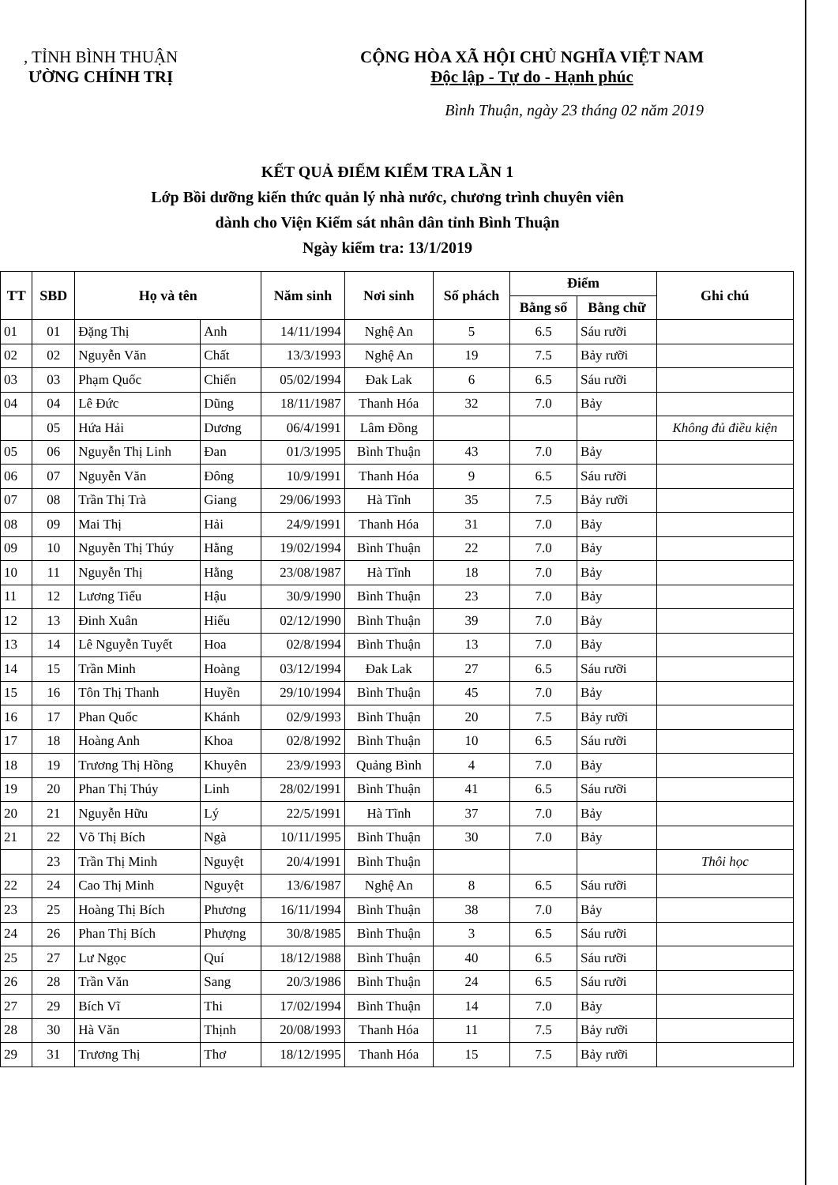, TỈNH BÌNH THUẬN
ƯỜNG CHÍNH TRỊ
CỘNG HÒA XÃ HỘI CHỦ NGHĨA VIỆT NAM
Độc lập - Tự do - Hạnh phúc
Bình Thuận, ngày 23 tháng 02 năm 2019
KẾT QUẢ ĐIỂM KIỂM TRA LẦN 1
Lớp Bồi dưỡng kiến thức quản lý nhà nước, chương trình chuyên viên
dành cho Viện Kiểm sát nhân dân tỉnh Bình Thuận
Ngày kiểm tra: 13/1/2019
| TT | SBD | Họ và tên | | Năm sinh | Nơi sinh | Số phách | Điểm | | Ghi chú |
| --- | --- | --- | --- | --- | --- | --- | --- | --- | --- |
| | | | | | | | Bằng số | Bằng chữ | |
| 01 | 01 | Đặng Thị | Anh | 14/11/1994 | Nghệ An | 5 | 6.5 | Sáu rưỡi | |
| 02 | 02 | Nguyễn Văn | Chất | 13/3/1993 | Nghệ An | 19 | 7.5 | Bảy rưỡi | |
| 03 | 03 | Phạm Quốc | Chiến | 05/02/1994 | Đak Lak | 6 | 6.5 | Sáu rưỡi | |
| 04 | 04 | Lê Đức | Dũng | 18/11/1987 | Thanh Hóa | 32 | 7.0 | Bảy | |
| | 05 | Hứa Hải | Dương | 06/4/1991 | Lâm Đồng | | | | Không đủ điều kiện |
| 05 | 06 | Nguyễn Thị Linh | Đan | 01/3/1995 | Bình Thuận | 43 | 7.0 | Bảy | |
| 06 | 07 | Nguyễn Văn | Đông | 10/9/1991 | Thanh Hóa | 9 | 6.5 | Sáu rưỡi | |
| 07 | 08 | Trần Thị Trà | Giang | 29/06/1993 | Hà Tĩnh | 35 | 7.5 | Bảy rưỡi | |
| 08 | 09 | Mai Thị | Hải | 24/9/1991 | Thanh Hóa | 31 | 7.0 | Bảy | |
| 09 | 10 | Nguyễn Thị Thúy | Hằng | 19/02/1994 | Bình Thuận | 22 | 7.0 | Bảy | |
| 10 | 11 | Nguyễn Thị | Hằng | 23/08/1987 | Hà Tĩnh | 18 | 7.0 | Bảy | |
| 11 | 12 | Lương Tiểu | Hậu | 30/9/1990 | Bình Thuận | 23 | 7.0 | Bảy | |
| 12 | 13 | Đinh Xuân | Hiếu | 02/12/1990 | Bình Thuận | 39 | 7.0 | Bảy | |
| 13 | 14 | Lê Nguyễn Tuyết | Hoa | 02/8/1994 | Bình Thuận | 13 | 7.0 | Bảy | |
| 14 | 15 | Trần Minh | Hoàng | 03/12/1994 | Đak Lak | 27 | 6.5 | Sáu rưỡi | |
| 15 | 16 | Tôn Thị Thanh | Huyền | 29/10/1994 | Bình Thuận | 45 | 7.0 | Bảy | |
| 16 | 17 | Phan Quốc | Khánh | 02/9/1993 | Bình Thuận | 20 | 7.5 | Bảy rưỡi | |
| 17 | 18 | Hoàng Anh | Khoa | 02/8/1992 | Bình Thuận | 10 | 6.5 | Sáu rưỡi | |
| 18 | 19 | Trương Thị Hồng | Khuyên | 23/9/1993 | Quảng Bình | 4 | 7.0 | Bảy | |
| 19 | 20 | Phan Thị Thúy | Linh | 28/02/1991 | Bình Thuận | 41 | 6.5 | Sáu rưỡi | |
| 20 | 21 | Nguyễn Hữu | Lý | 22/5/1991 | Hà Tĩnh | 37 | 7.0 | Bảy | |
| 21 | 22 | Võ Thị Bích | Ngà | 10/11/1995 | Bình Thuận | 30 | 7.0 | Bảy | |
| | 23 | Trần Thị Minh | Nguyệt | 20/4/1991 | Bình Thuận | | | | Thôi học |
| 22 | 24 | Cao Thị Minh | Nguyệt | 13/6/1987 | Nghệ An | 8 | 6.5 | Sáu rưỡi | |
| 23 | 25 | Hoàng Thị Bích | Phương | 16/11/1994 | Bình Thuận | 38 | 7.0 | Bảy | |
| 24 | 26 | Phan Thị Bích | Phượng | 30/8/1985 | Bình Thuận | 3 | 6.5 | Sáu rưỡi | |
| 25 | 27 | Lư Ngọc | Quí | 18/12/1988 | Bình Thuận | 40 | 6.5 | Sáu rưỡi | |
| 26 | 28 | Trần Văn | Sang | 20/3/1986 | Bình Thuận | 24 | 6.5 | Sáu rưỡi | |
| 27 | 29 | Bích Vĩ | Thi | 17/02/1994 | Bình Thuận | 14 | 7.0 | Bảy | |
| 28 | 30 | Hà Văn | Thịnh | 20/08/1993 | Thanh Hóa | 11 | 7.5 | Bảy rưỡi | |
| 29 | 31 | Trương Thị | Thơ | 18/12/1995 | Thanh Hóa | 15 | 7.5 | Bảy rưỡi | |